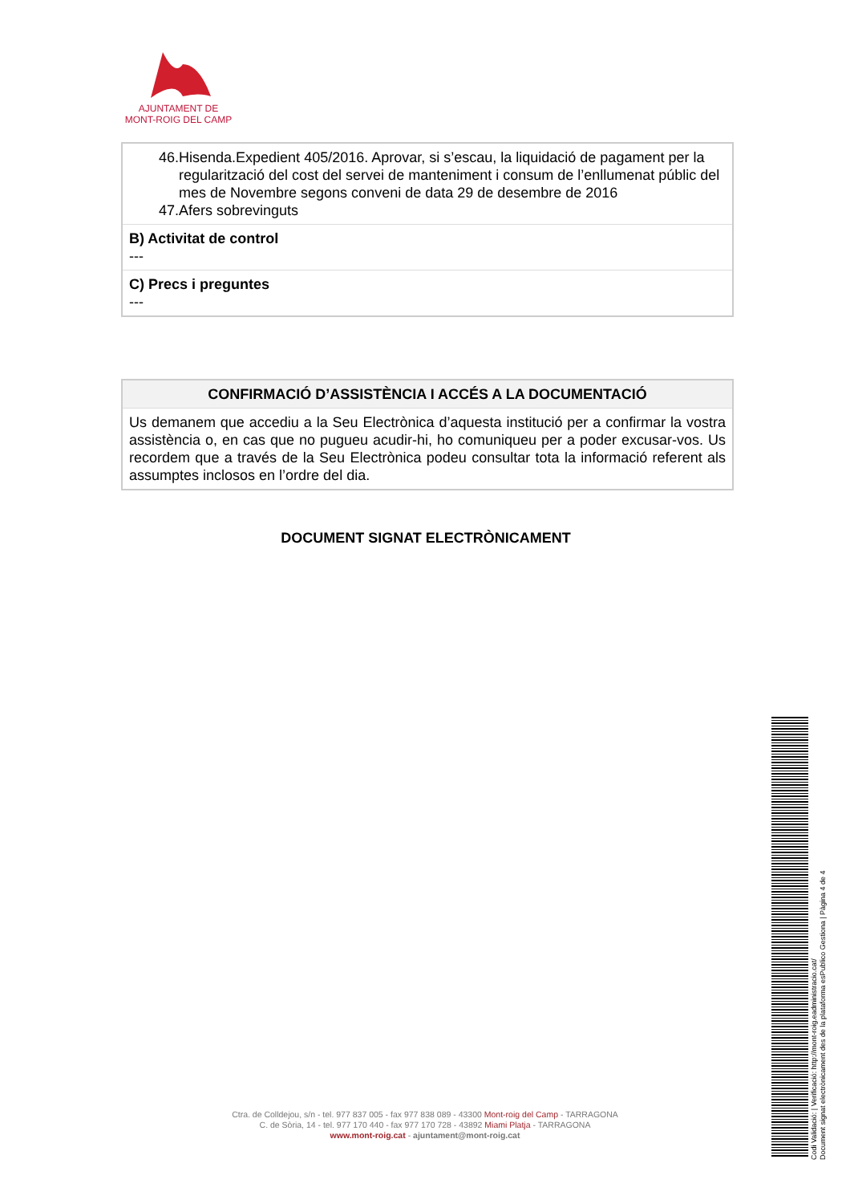AJUNTAMENT DE
MONT-ROIG DEL CAMP
46.Hisenda.Expedient 405/2016. Aprovar, si s’escau, la liquidació de pagament per la regularització del cost del servei de manteniment i consum de l’enllumenat públic del mes de Novembre segons conveni de data 29 de desembre de 2016
47.Afers sobrevinguts
B) Activitat de control
---
C) Precs i preguntes
---
CONFIRMACIÓ D’ASSISTÈNCIA I ACCÉS A LA DOCUMENTACIÓ
Us demanem que accediu a la Seu Electrònica d’aquesta institució per a confirmar la vostra assistència o, en cas que no pugueu acudir-hi, ho comuniqueu per a poder excusar-vos. Us recordem que a través de la Seu Electrònica podeu consultar tota la informació referent als assumptes inclosos en l’ordre del dia.
DOCUMENT SIGNAT ELECTRÒNICAMENT
Ctra. de Colldejou, s/n - tel. 977 837 005 - fax 977 838 089 - 43300 Mont-roig del Camp - TARRAGONA
C. de Sòria, 14 - tel. 977 170 440 - fax 977 170 728 - 43892 Miami Platja - TARRAGONA
www.mont-roig.cat - ajuntament@mont-roig.cat
Codi Validació: | Verificació: http://mont-roig.eadministracio.cat/
Document signat electrònicament des de la plataforma esPublico Gestiona | Pàgina 4 de 4